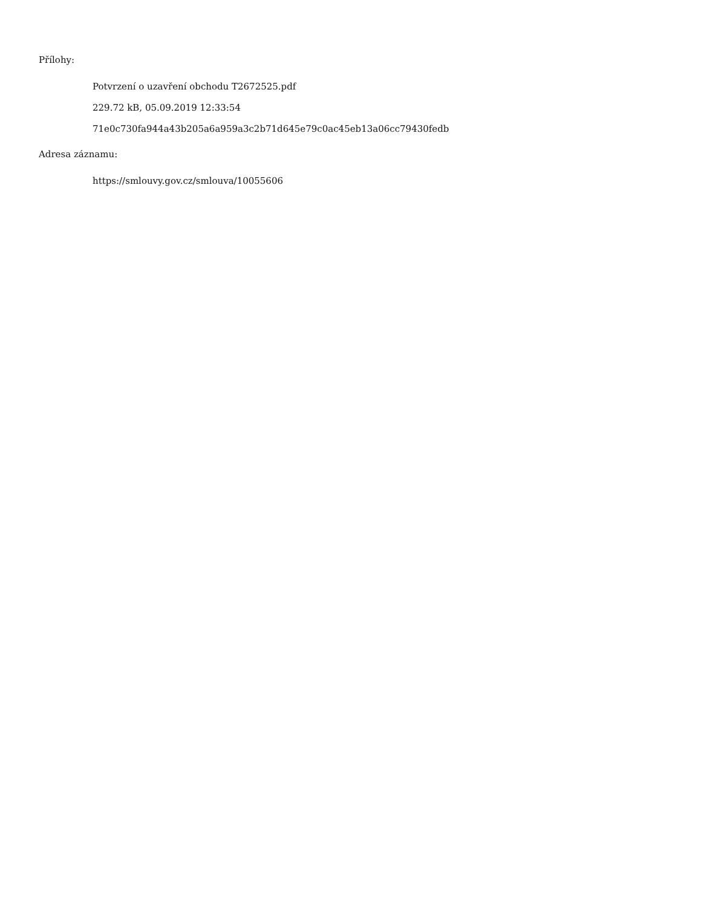Přílohy:
Potvrzení o uzavření obchodu T2672525.pdf
229.72 kB, 05.09.2019 12:33:54
71e0c730fa944a43b205a6a959a3c2b71d645e79c0ac45eb13a06cc79430fedb
Adresa záznamu:
https://smlouvy.gov.cz/smlouva/10055606